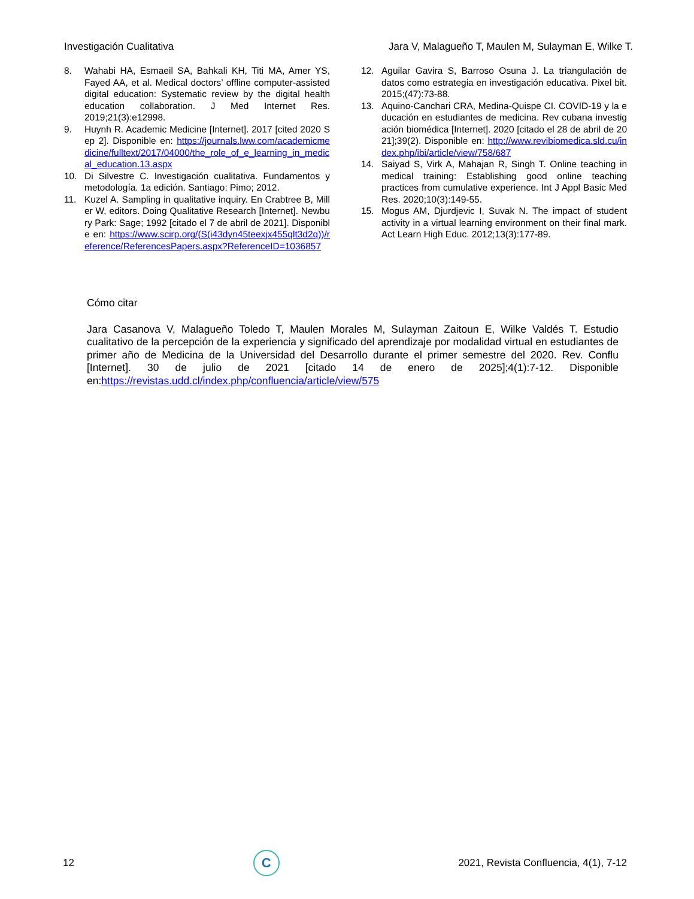Investigación Cualitativa Jara V, Malagueño T, Maulen M, Sulayman E, Wilke T.
8. Wahabi HA, Esmaeil SA, Bahkali KH, Titi MA, Amer YS, Fayed AA, et al. Medical doctors’ offline computer-assisted digital education: Systematic review by the digital health education collaboration. J Med Internet Res. 2019;21(3):e12998.
9. Huynh R. Academic Medicine [Internet]. 2017 [cited 2020 Sep 2]. Disponible en: https://journals.lww.com/academicmedicine/fulltext/2017/04000/the_role_of_e_learning_in_medical_education.13.aspx
10. Di Silvestre C. Investigación cualitativa. Fundamentos y metodología. 1a edición. Santiago: Pimo; 2012.
11. Kuzel A. Sampling in qualitative inquiry. En Crabtree B, Miller W, editors. Doing Qualitative Research [Internet]. Newbury Park: Sage; 1992 [citado el 7 de abril de 2021]. Disponible en: https://www.scirp.org/(S(i43dyn45teexjx455qlt3d2q))/reference/ReferencesPapers.aspx?ReferenceID=1036857
12. Aguilar Gavira S, Barroso Osuna J. La triangulación de datos como estrategia en investigación educativa. Pixel bit. 2015;(47):73-88.
13. Aquino-Canchari CRA, Medina-Quispe CI. COVID-19 y la educación en estudiantes de medicina. Rev cubana investigación biomédica [Internet]. 2020 [citado el 28 de abril de 2021];39(2). Disponible en: http://www.revibiomedica.sld.cu/index.php/ibi/article/view/758/687
14. Saiyad S, Virk A, Mahajan R, Singh T. Online teaching in medical training: Establishing good online teaching practices from cumulative experience. Int J Appl Basic Med Res. 2020;10(3):149-55.
15. Mogus AM, Djurdjevic I, Suvak N. The impact of student activity in a virtual learning environment on their final mark. Act Learn High Educ. 2012;13(3):177-89.
Cómo citar
Jara Casanova V, Malagueño Toledo T, Maulen Morales M, Sulayman Zaitoun E, Wilke Valdés T. Estudio cualitativo de la percepción de la experiencia y significado del aprendizaje por modalidad virtual en estudiantes de primer año de Medicina de la Universidad del Desarrollo durante el primer semestre del 2020. Rev. Conflu [Internet]. 30 de julio de 2021 [citado 14 de enero de 2025];4(1):7-12. Disponible en:https://revistas.udd.cl/index.php/confluencia/article/view/575
12
C
2021, Revista Confluencia, 4(1), 7-12